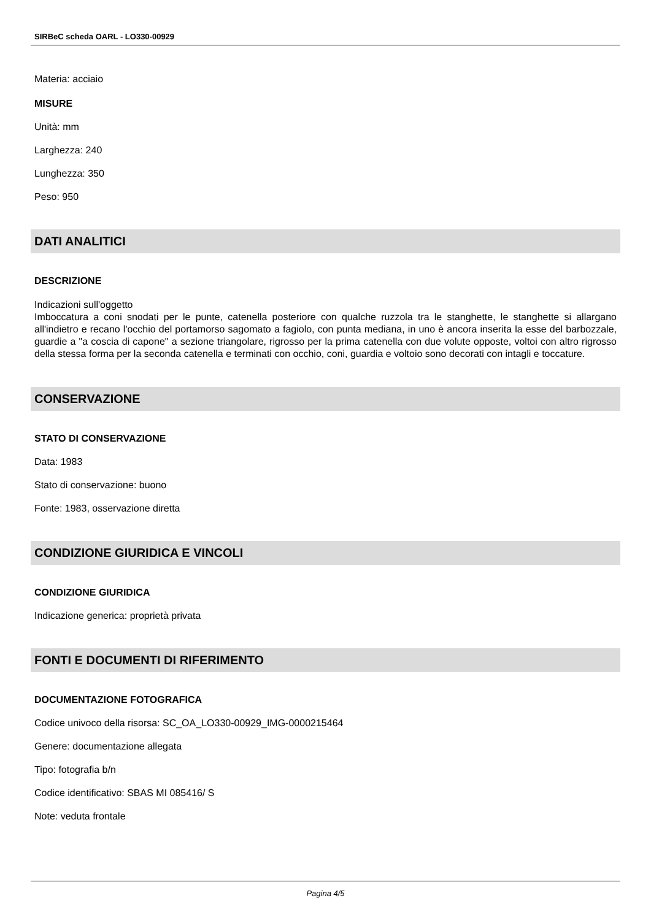SIRBeC scheda OARL - LO330-00929
Materia: acciaio
MISURE
Unità: mm
Larghezza: 240
Lunghezza: 350
Peso: 950
DATI ANALITICI
DESCRIZIONE
Indicazioni sull'oggetto
Imboccatura a coni snodati per le punte, catenella posteriore con qualche ruzzola tra le stanghette, le stanghette si allargano all'indietro e recano l'occhio del portamorso sagomato a fagiolo, con punta mediana, in uno è ancora inserita la esse del barbozzale, guardie a "a coscia di capone" a sezione triangolare, rigrosso per la prima catenella con due volute opposte, voltoi con altro rigrosso della stessa forma per la seconda catenella e terminati con occhio, coni, guardia e voltoio sono decorati con intagli e toccature.
CONSERVAZIONE
STATO DI CONSERVAZIONE
Data: 1983
Stato di conservazione: buono
Fonte: 1983, osservazione diretta
CONDIZIONE GIURIDICA E VINCOLI
CONDIZIONE GIURIDICA
Indicazione generica: proprietà privata
FONTI E DOCUMENTI DI RIFERIMENTO
DOCUMENTAZIONE FOTOGRAFICA
Codice univoco della risorsa: SC_OA_LO330-00929_IMG-0000215464
Genere: documentazione allegata
Tipo: fotografia b/n
Codice identificativo: SBAS MI 085416/ S
Note: veduta frontale
Pagina 4/5